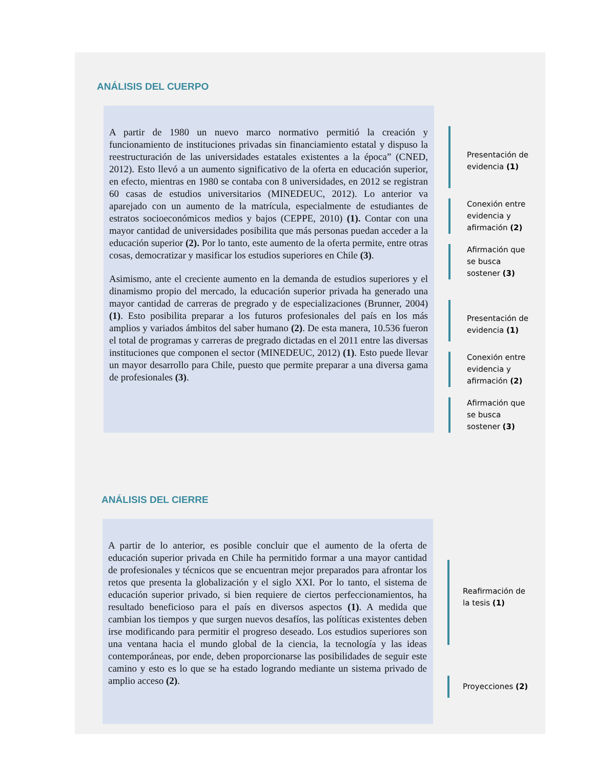ANÁLISIS DEL CUERPO
A partir de 1980 un nuevo marco normativo permitió la creación y funcionamiento de instituciones privadas sin financiamiento estatal y dispuso la reestructuración de las universidades estatales existentes a la época” (CNED, 2012). Esto llevó a un aumento significativo de la oferta en educación superior, en efecto, mientras en 1980 se contaba con 8 universidades, en 2012 se registran 60 casas de estudios universitarios (MINEDEUC, 2012). Lo anterior va aparejado con un aumento de la matrícula, especialmente de estudiantes de estratos socioeconómicos medios y bajos (CEPPE, 2010) (1). Contar con una mayor cantidad de universidades posibilita que más personas puedan acceder a la educación superior (2). Por lo tanto, este aumento de la oferta permite, entre otras cosas, democratizar y masificar los estudios superiores en Chile (3).
Asimismo, ante el creciente aumento en la demanda de estudios superiores y el dinamismo propio del mercado, la educación superior privada ha generado una mayor cantidad de carreras de pregrado y de especializaciones (Brunner, 2004) (1). Esto posibilita preparar a los futuros profesionales del país en los más amplios y variados ámbitos del saber humano (2). De esta manera, 10.536 fueron el total de programas y carreras de pregrado dictadas en el 2011 entre las diversas instituciones que componen el sector (MINEDEUC, 2012) (1). Esto puede llevar un mayor desarrollo para Chile, puesto que permite preparar a una diversa gama de profesionales (3).
Presentación de evidencia (1)
Conexión entre evidencia y afirmación (2)
Afirmación que se busca sostener (3)
Presentación de evidencia (1)
Conexión entre evidencia y afirmación (2)
Afirmación que se busca sostener (3)
ANÁLISIS DEL CIERRE
A partir de lo anterior, es posible concluir que el aumento de la oferta de educación superior privada en Chile ha permitido formar a una mayor cantidad de profesionales y técnicos que se encuentran mejor preparados para afrontar los retos que presenta la globalización y el siglo XXI. Por lo tanto, el sistema de educación superior privado, si bien requiere de ciertos perfeccionamientos, ha resultado beneficioso para el país en diversos aspectos (1). A medida que cambian los tiempos y que surgen nuevos desafíos, las políticas existentes deben irse modificando para permitir el progreso deseado. Los estudios superiores son una ventana hacia el mundo global de la ciencia, la tecnología y las ideas contemporáneas, por ende, deben proporcionarse las posibilidades de seguir este camino y esto es lo que se ha estado logrando mediante un sistema privado de amplio acceso (2).
Reafirmación de la tesis (1)
Proyecciones (2)